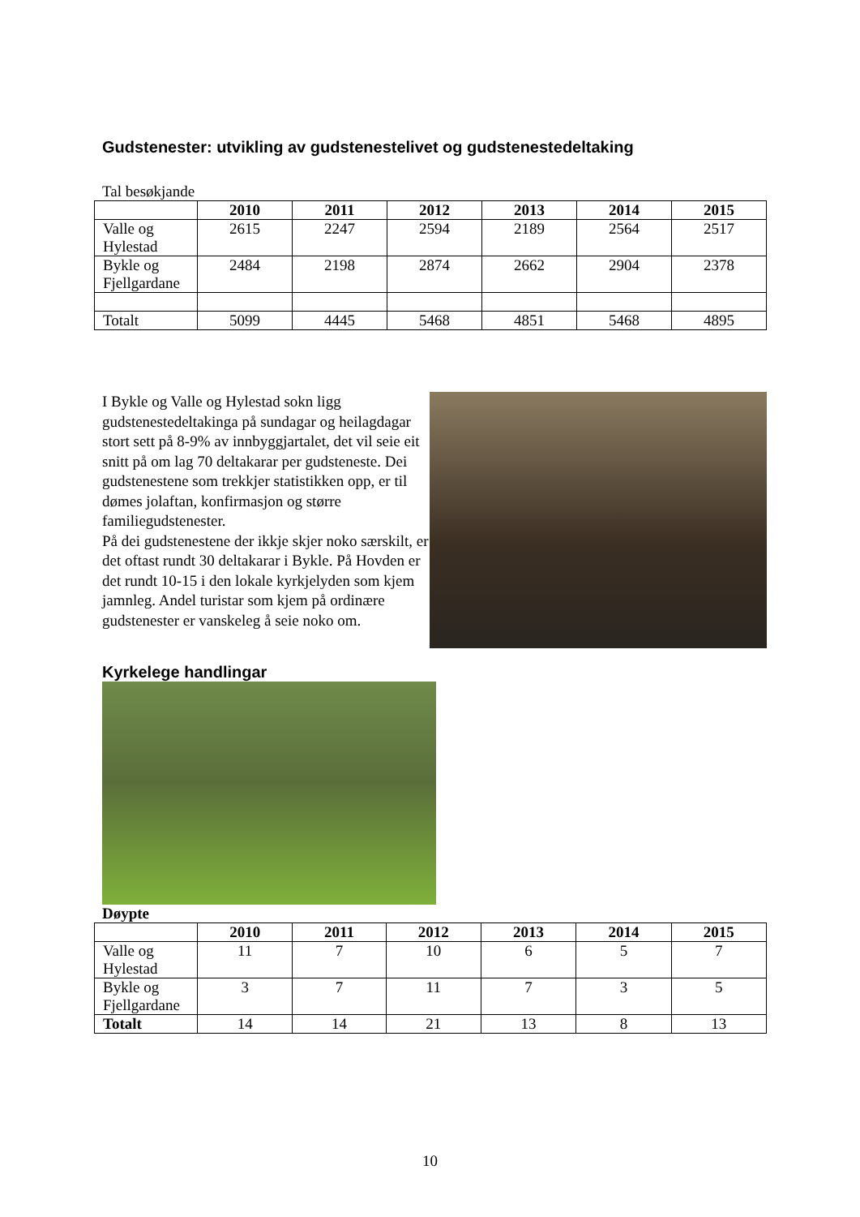Gudstenester: utvikling av gudstenestelivet og gudstenestedeltaking
Tal besøkjande
| | 2010 | 2011 | 2012 | 2013 | 2014 | 2015 |
| --- | --- | --- | --- | --- | --- | --- |
| Valle og Hylestad | 2615 | 2247 | 2594 | 2189 | 2564 | 2517 |
| Bykle og Fjellgardane | 2484 | 2198 | 2874 | 2662 | 2904 | 2378 |
| Totalt | 5099 | 4445 | 5468 | 4851 | 5468 | 4895 |
I Bykle og Valle og Hylestad sokn ligg gudstenestedeltakinga på sundagar og heilagdagar stort sett på 8-9% av innbyggjartalet, det vil seie eit snitt på om lag 70 deltakarar per gudsteneste. Dei gudstenestene som trekkjer statistikken opp, er til dømes jolaftan, konfirmasjon og større familiegudstenester.
På dei gudstenestene der ikkje skjer noko særskilt, er det oftast rundt 30 deltakarar i Bykle. På Hovden er det rundt 10-15 i den lokale kyrkjelyden som kjem jamnleg. Andel turistar som kjem på ordinære gudstenester er vanskeleg å seie noko om.
Kyrkelege handlingar
Døypte
| | 2010 | 2011 | 2012 | 2013 | 2014 | 2015 |
| --- | --- | --- | --- | --- | --- | --- |
| Valle og Hylestad | 11 | 7 | 10 | 6 | 5 | 7 |
| Bykle og Fjellgardane | 3 | 7 | 11 | 7 | 3 | 5 |
| Totalt | 14 | 14 | 21 | 13 | 8 | 13 |
10